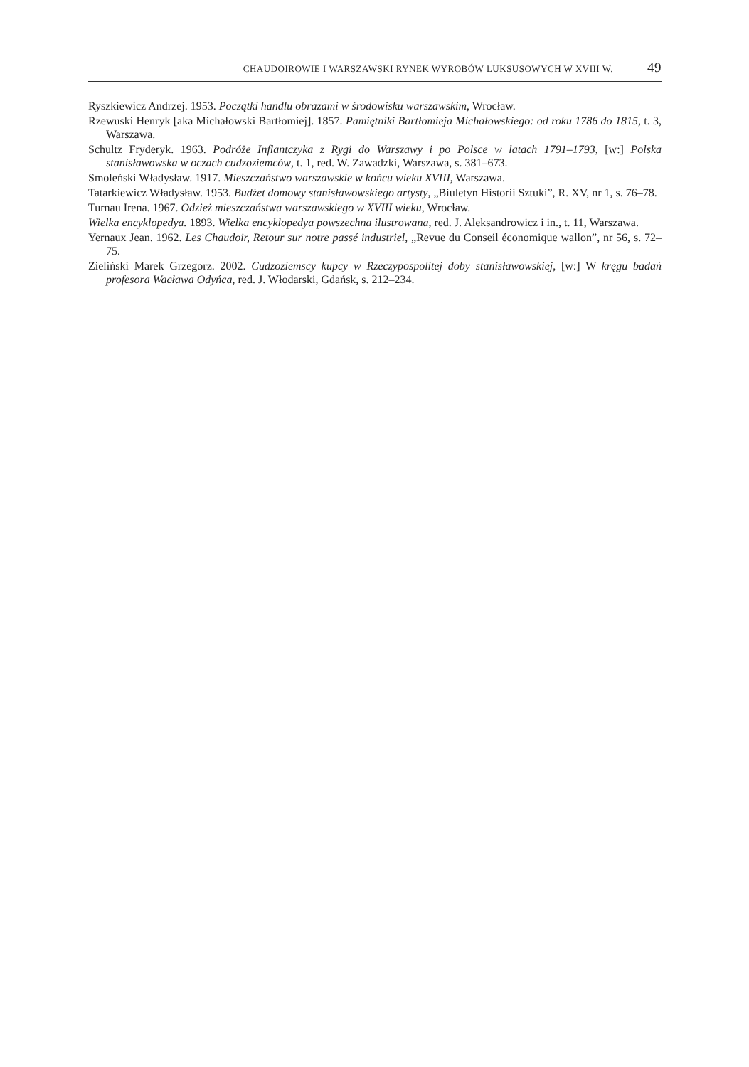CHAUDOIROWIE I WARSZAWSKI RYNEK WYROBÓW LUKSUSOWYCH W XVIII W. 49
Ryszkiewicz Andrzej. 1953. Początki handlu obrazami w środowisku warszawskim, Wrocław.
Rzewuski Henryk [aka Michałowski Bartłomiej]. 1857. Pamiętniki Bartłomieja Michałowskiego: od roku 1786 do 1815, t. 3, Warszawa.
Schultz Fryderyk. 1963. Podróże Inflantczyka z Rygi do Warszawy i po Polsce w latach 1791–1793, [w:] Polska stanisławowska w oczach cudzoziemców, t. 1, red. W. Zawadzki, Warszawa, s. 381–673.
Smoleński Władysław. 1917. Mieszczaństwo warszawskie w końcu wieku XVIII, Warszawa.
Tatarkiewicz Władysław. 1953. Budżet domowy stanisławowskiego artysty, „Biuletyn Historii Sztuki”, R. XV, nr 1, s. 76–78.
Turnau Irena. 1967. Odzież mieszczaństwa warszawskiego w XVIII wieku, Wrocław.
Wielka encyklopedya. 1893. Wielka encyklopedya powszechna ilustrowana, red. J. Aleksandrowicz i in., t. 11, Warszawa.
Yernaux Jean. 1962. Les Chaudoir, Retour sur notre passé industriel, „Revue du Conseil économique wallon”, nr 56, s. 72–75.
Zieliński Marek Grzegorz. 2002. Cudzoziemscy kupcy w Rzeczypospolitej doby stanisławowskiej, [w:] W kręgu badań profesora Wacława Odyńca, red. J. Włodarski, Gdańsk, s. 212–234.